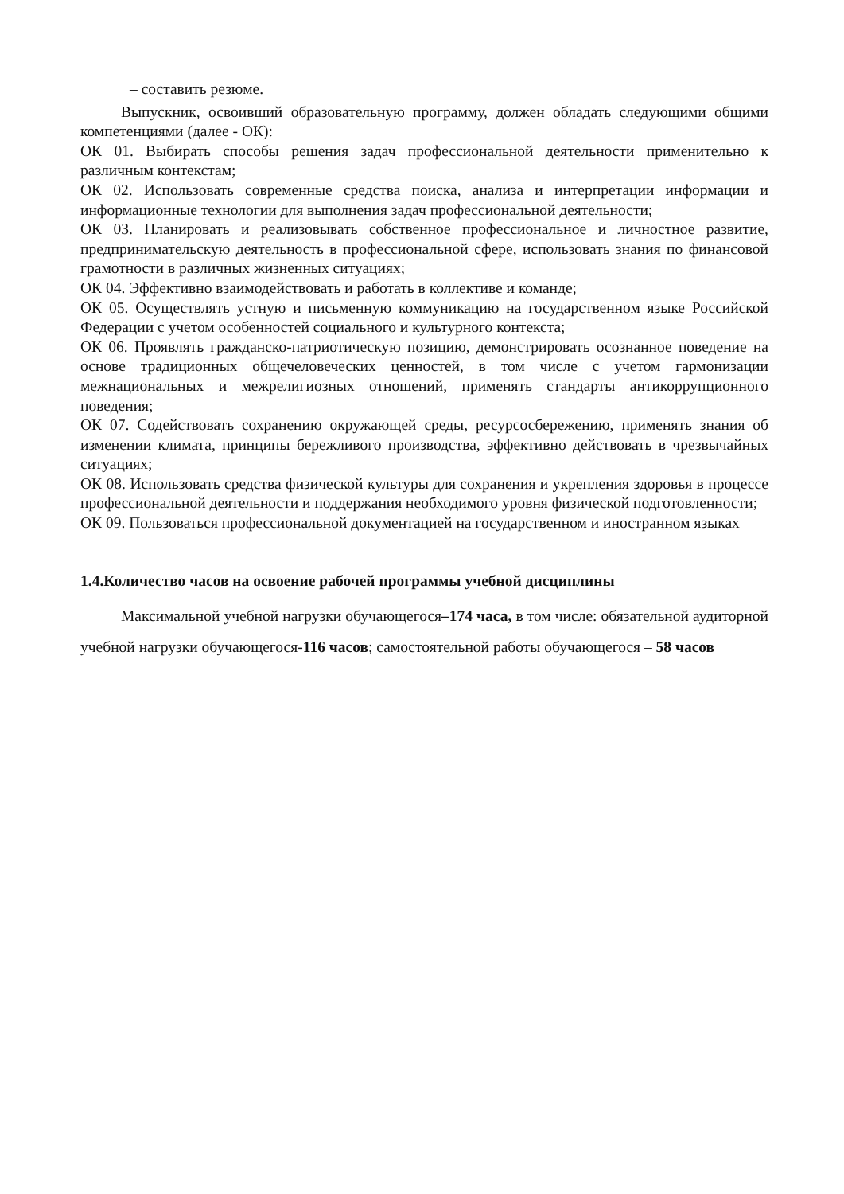– составить резюме.
Выпускник, освоивший образовательную программу, должен обладать следующими общими компетенциями (далее - ОК):
ОК 01. Выбирать способы решения задач профессиональной деятельности применительно к различным контекстам;
ОК 02. Использовать современные средства поиска, анализа и интерпретации информации и информационные технологии для выполнения задач профессиональной деятельности;
ОК 03. Планировать и реализовывать собственное профессиональное и личностное развитие, предпринимательскую деятельность в профессиональной сфере, использовать знания по финансовой грамотности в различных жизненных ситуациях;
ОК 04. Эффективно взаимодействовать и работать в коллективе и команде;
ОК 05. Осуществлять устную и письменную коммуникацию на государственном языке Российской Федерации с учетом особенностей социального и культурного контекста;
ОК 06. Проявлять гражданско-патриотическую позицию, демонстрировать осознанное поведение на основе традиционных общечеловеческих ценностей, в том числе с учетом гармонизации межнациональных и межрелигиозных отношений, применять стандарты антикоррупционного поведения;
ОК 07. Содействовать сохранению окружающей среды, ресурсосбережению, применять знания об изменении климата, принципы бережливого производства, эффективно действовать в чрезвычайных ситуациях;
ОК 08. Использовать средства физической культуры для сохранения и укрепления здоровья в процессе профессиональной деятельности и поддержания необходимого уровня физической подготовленности;
ОК 09. Пользоваться профессиональной документацией на государственном и иностранном языках
1.4.Количество часов на освоение рабочей программы учебной дисциплины
Максимальной учебной нагрузки обучающегося–174 часа, в том числе: обязательной аудиторной учебной нагрузки обучающегося-116 часов; самостоятельной работы обучающегося – 58 часов